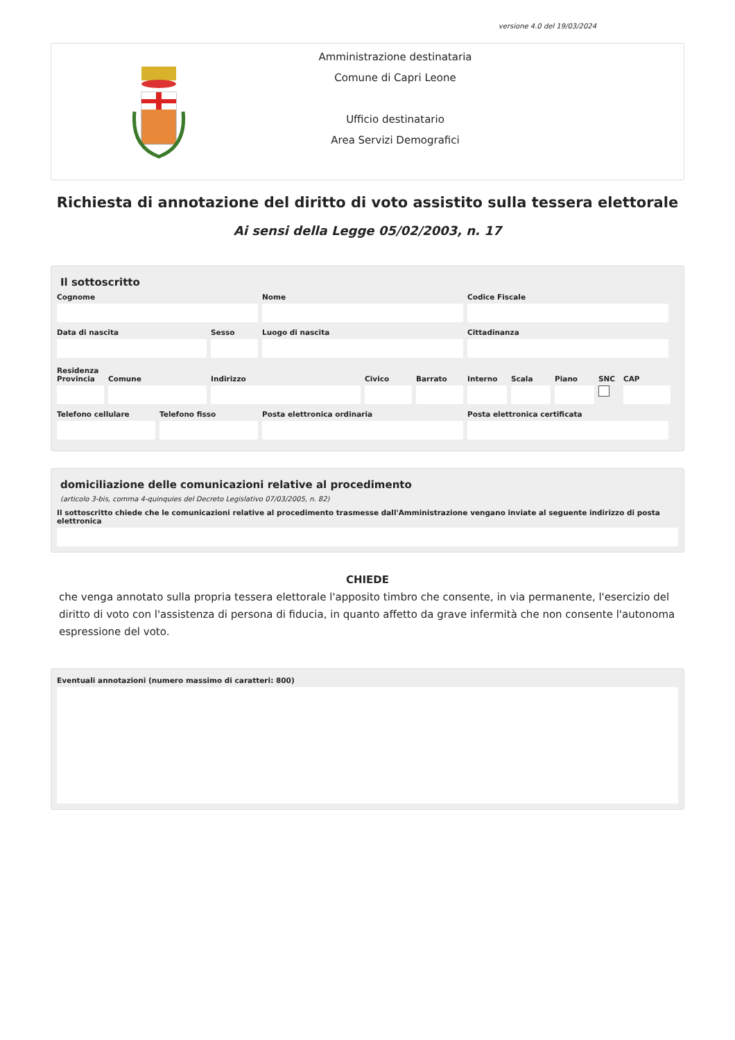versione 4.0 del 19/03/2024
Amministrazione destinataria
Comune di Capri Leone
Ufficio destinatario
Area Servizi Demografici
Richiesta di annotazione del diritto di voto assistito sulla tessera elettorale
Ai sensi della Legge 05/02/2003, n. 17
Il sottoscritto
Cognome Nome Codice Fiscale
Data di nascita Sesso Luogo di nascita Cittadinanza
Residenza
Provincia Comune Indirizzo Civico Barrato Interno Scala Piano SNC CAP
Telefono cellulare Telefono fisso Posta elettronica ordinaria Posta elettronica certificata
domiciliazione delle comunicazioni relative al procedimento
(articolo 3-bis, comma 4-quinquies del Decreto Legislativo 07/03/2005, n. 82)
Il sottoscritto chiede che le comunicazioni relative al procedimento trasmesse dall'Amministrazione vengano inviate al seguente indirizzo di posta elettronica
CHIEDE
che venga annotato sulla propria tessera elettorale l'apposito timbro che consente, in via permanente, l'esercizio del diritto di voto con l'assistenza di persona di fiducia, in quanto affetto da grave infermità che non consente l'autonoma espressione del voto.
Eventuali annotazioni (numero massimo di caratteri: 800)